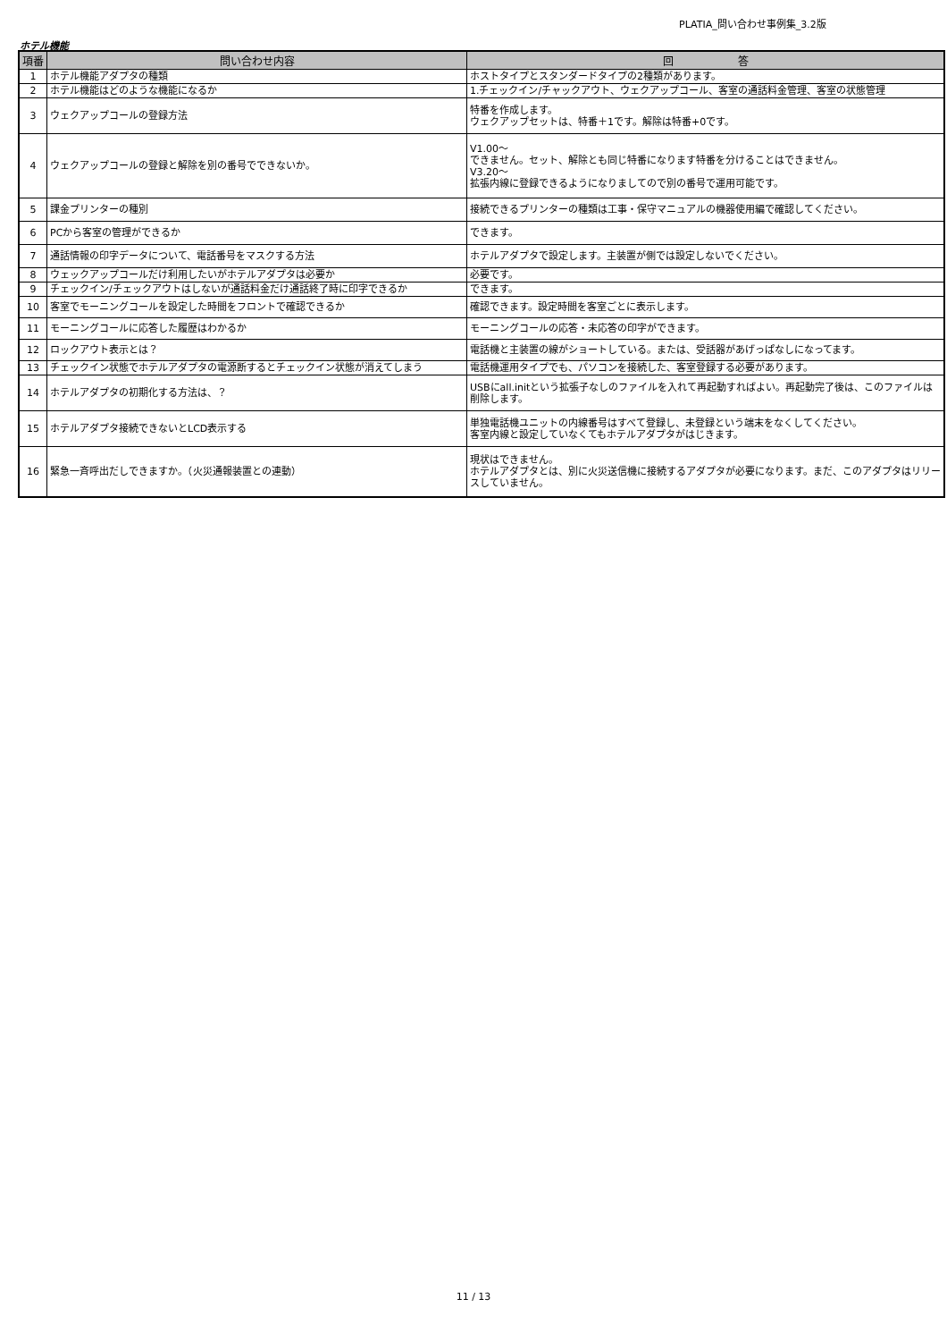PLATIA_問い合わせ事例集_3.2版
ホテル機能
| 項番 | 問い合わせ内容 | 回 答 |
| --- | --- | --- |
| 1 | ホテル機能アダプタの種類 | ホストタイプとスタンダードタイプの2種類があります。 |
| 2 | ホテル機能はどのような機能になるか | 1.チェックイン/チャックアウト、ウェクアップコール、客室の通話料金管理、客室の状態管理 |
| 3 | ウェクアップコールの登録方法 | 特番を作成します。 ウェクアップセットは、特番＋1です。解除は特番+0です。 |
| 4 | ウェクアップコールの登録と解除を別の番号でできないか。 | V1.00～ できません。セット、解除とも同じ特番になります特番を分けることはできません。 V3.20～ 拡張内線に登録できるようになりましてので別の番号で運用可能です。 |
| 5 | 課金プリンターの種別 | 接続できるプリンターの種類は工事・保守マニュアルの機器使用編で確認してください。 |
| 6 | PCから客室の管理ができるか | できます。 |
| 7 | 通話情報の印字データについて、電話番号をマスクする方法 | ホテルアダプタで設定します。主装置が側では設定しないでください。 |
| 8 | ウェックアップコールだけ利用したいがホテルアダプタは必要か | 必要です。 |
| 9 | チェックイン/チェックアウトはしないが通話料金だけ通話終了時に印字できるか | できます。 |
| 10 | 客室でモーニングコールを設定した時間をフロントで確認できるか | 確認できます。設定時間を客室ごとに表示します。 |
| 11 | モーニングコールに応答した履歴はわかるか | モーニングコールの応答・未応答の印字ができます。 |
| 12 | ロックアウト表示とは？ | 電話機と主装置の線がショートしている。または、受話器があげっぱなしになってます。 |
| 13 | チェックイン状態でホテルアダプタの電源断するとチェックイン状態が消えてしまう | 電話機運用タイプでも、パソコンを接続した、客室登録する必要があります。 |
| 14 | ホテルアダプタの初期化する方法は、？ | USBにall.initという拡張子なしのファイルを入れて再起動すればよい。再起動完了後は、このファイルは削除します。 |
| 15 | ホテルアダプタ接続できないとLCD表示する | 単独電話機ユニットの内線番号はすべて登録し、未登録という端末をなくしてください。 客室内線と設定していなくてもホテルアダプタがはじきます。 |
| 16 | 緊急一斉呼出だしできますか。（火災通報装置との連動） | 現状はできません。 ホテルアダプタとは、別に火災送信機に接続するアダプタが必要になります。まだ、このアダプタはリリースしていません。 |
11 / 13